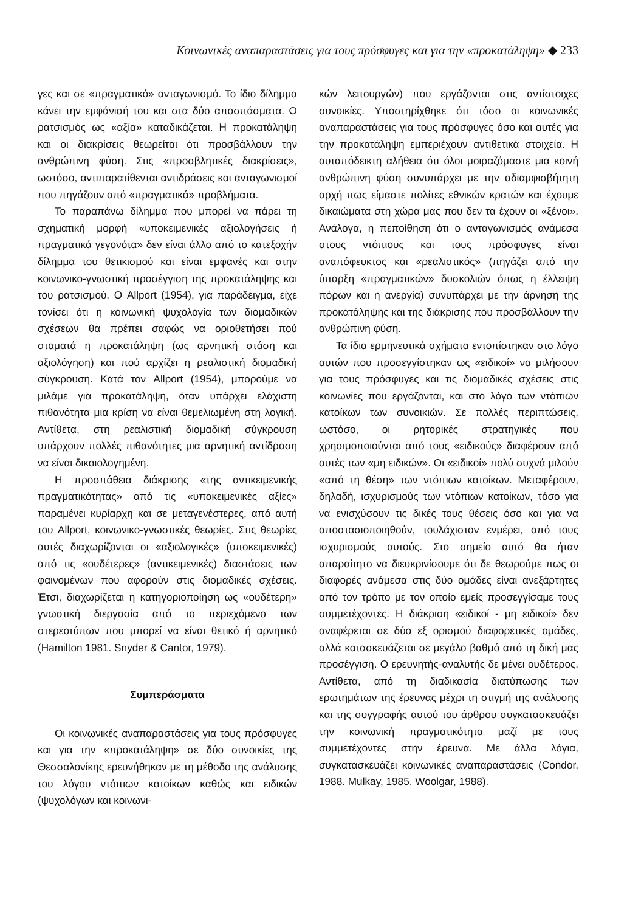Κοινωνικές αναπαραστάσεις για τους πρόσφυγες και για την «προκατάληψη» ◆ 233
γες και σε «πραγματικό» ανταγωνισμό. Το ίδιο δίλημμα κάνει την εμφάνισή του και στα δύο αποσπάσματα. Ο ρατσισμός ως «αξία» καταδικάζεται. Η προκατάληψη και οι διακρίσεις θεωρείται ότι προσβάλλουν την ανθρώπινη φύση. Στις «προσβλητικές διακρίσεις», ωστόσο, αντιπαρατίθενται αντιδράσεις και ανταγωνισμοί που πηγάζουν από «πραγματικά» προβλήματα.
Το παραπάνω δίλημμα που μπορεί να πάρει τη σχηματική μορφή «υποκειμενικές αξιολογήσεις ή πραγματικά γεγονότα» δεν είναι άλλο από το κατεξοχήν δίλημμα του θετικισμού και είναι εμφανές και στην κοινωνικο-γνωστική προσέγγιση της προκατάληψης και του ρατσισμού. Ο Allport (1954), για παράδειγμα, είχε τονίσει ότι η κοινωνική ψυχολογία των διομαδικών σχέσεων θα πρέπει σαφώς να οριοθετήσει πού σταματά η προκατάληψη (ως αρνητική στάση και αξιολόγηση) και πού αρχίζει η ρεαλιστική διομαδική σύγκρουση. Κατά τον Allport (1954), μπορούμε να μιλάμε για προκατάληψη, όταν υπάρχει ελάχιστη πιθανότητα μια κρίση να είναι θεμελιωμένη στη λογική. Αντίθετα, στη ρεαλιστική διομαδική σύγκρουση υπάρχουν πολλές πιθανότητες μια αρνητική αντίδραση να είναι δικαιολογημένη.
Η προσπάθεια διάκρισης «της αντικειμενικής πραγματικότητας» από τις «υποκειμενικές αξίες» παραμένει κυρίαρχη και σε μεταγενέστερες, από αυτή του Allport, κοινωνικο-γνωστικές θεωρίες. Στις θεωρίες αυτές διαχωρίζονται οι «αξιολογικές» (υποκειμενικές) από τις «ουδέτερες» (αντικειμενικές) διαστάσεις των φαινομένων που αφορούν στις διομαδικές σχέσεις. Έτσι, διαχωρίζεται η κατηγοριοποίηση ως «ουδέτερη» γνωστική διεργασία από το περιεχόμενο των στερεοτύπων που μπορεί να είναι θετικό ή αρνητικό (Hamilton 1981. Snyder & Cantor, 1979).
Συμπεράσματα
Οι κοινωνικές αναπαραστάσεις για τους πρόσφυγες και για την «προκατάληψη» σε δύο συνοικίες της Θεσσαλονίκης ερευνήθηκαν με τη μέθοδο της ανάλυσης του λόγου ντόπιων κατοίκων καθώς και ειδικών (ψυχολόγων και κοινωνι-
κών λειτουργών) που εργάζονται στις αντίστοιχες συνοικίες. Υποστηρίχθηκε ότι τόσο οι κοινωνικές αναπαραστάσεις για τους πρόσφυγες όσο και αυτές για την προκατάληψη εμπεριέχουν αντιθετικά στοιχεία. Η αυταπόδεικτη αλήθεια ότι όλοι μοιραζόμαστε μια κοινή ανθρώπινη φύση συνυπάρχει με την αδιαμφισβήτητη αρχή πως είμαστε πολίτες εθνικών κρατών και έχουμε δικαιώματα στη χώρα μας που δεν τα έχουν οι «ξένοι». Ανάλογα, η πεποίθηση ότι ο ανταγωνισμός ανάμεσα στους ντόπιους και τους πρόσφυγες είναι αναπόφευκτος και «ρεαλιστικός» (πηγάζει από την ύπαρξη «πραγματικών» δυσκολιών όπως η έλλειψη πόρων και η ανεργία) συνυπάρχει με την άρνηση της προκατάληψης και της διάκρισης που προσβάλλουν την ανθρώπινη φύση.
Τα ίδια ερμηνευτικά σχήματα εντοπίστηκαν στο λόγο αυτών που προσεγγίστηκαν ως «ειδικοί» να μιλήσουν για τους πρόσφυγες και τις διομαδικές σχέσεις στις κοινωνίες που εργάζονται, και στο λόγο των ντόπιων κατοίκων των συνοικιών. Σε πολλές περιπτώσεις, ωστόσο, οι ρητορικές στρατηγικές που χρησιμοποιούνται από τους «ειδικούς» διαφέρουν από αυτές των «μη ειδικών». Οι «ειδικοί» πολύ συχνά μιλούν «από τη θέση» των ντόπιων κατοίκων. Μεταφέρουν, δηλαδή, ισχυρισμούς των ντόπιων κατοίκων, τόσο για να ενισχύσουν τις δικές τους θέσεις όσο και για να αποστασιοποιηθούν, τουλάχιστον ενμέρει, από τους ισχυρισμούς αυτούς. Στο σημείο αυτό θα ήταν απαραίτητο να διευκρινίσουμε ότι δε θεωρούμε πως οι διαφορές ανάμεσα στις δύο ομάδες είναι ανεξάρτητες από τον τρόπο με τον οποίο εμείς προσεγγίσαμε τους συμμετέχοντες. Η διάκριση «ειδικοί - μη ειδικοί» δεν αναφέρεται σε δύο εξ ορισμού διαφορετικές ομάδες, αλλά κατασκευάζεται σε μεγάλο βαθμό από τη δική μας προσέγγιση. Ο ερευνητής-αναλυτής δε μένει ουδέτερος. Αντίθετα, από τη διαδικασία διατύπωσης των ερωτημάτων της έρευνας μέχρι τη στιγμή της ανάλυσης και της συγγραφής αυτού του άρθρου συγκατασκευάζει την κοινωνική πραγματικότητα μαζί με τους συμμετέχοντες στην έρευνα. Με άλλα λόγια, συγκατασκευάζει κοινωνικές αναπαραστάσεις (Condor, 1988. Mulkay, 1985. Woolgar, 1988).